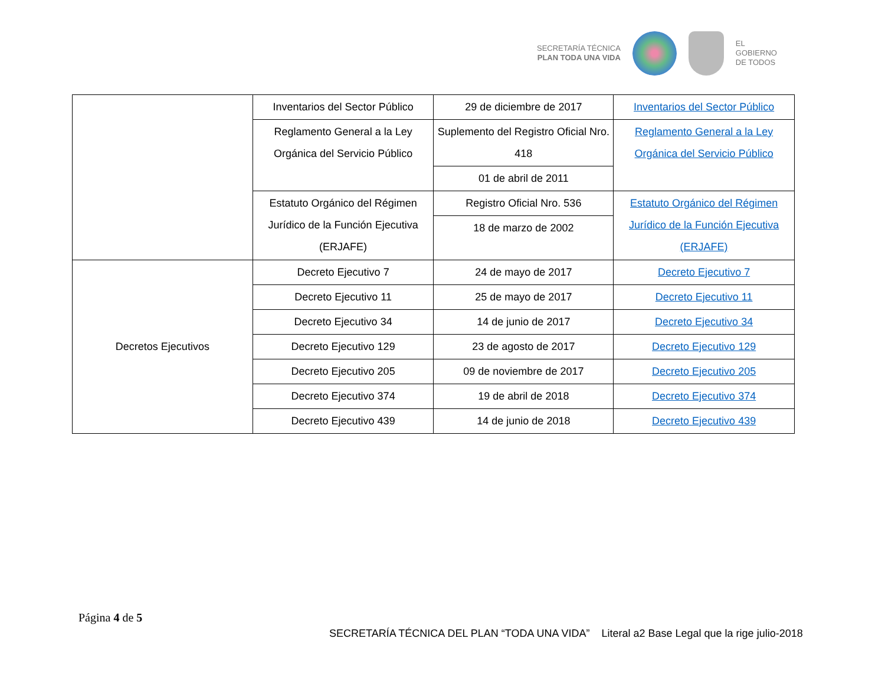SECRETARÍA TÉCNICA
PLAN TODA UNA VIDA
EL
GOBIERNO
DE TODOS
| | Inventarios del Sector Público | 29 de diciembre de 2017 | Inventarios del Sector Público |
| | Reglamento General a la Ley Orgánica del Servicio Público | Suplemento del Registro Oficial Nro. 418 | Reglamento General a la Ley Orgánica del Servicio Público |
| | | 01 de abril de 2011 | |
| | Estatuto Orgánico del Régimen Jurídico de la Función Ejecutiva (ERJAFE) | Registro Oficial Nro. 536 | Estatuto Orgánico del Régimen Jurídico de la Función Ejecutiva (ERJAFE) |
| | | 18 de marzo de 2002 | |
| Decretos Ejecutivos | Decreto Ejecutivo 7 | 24 de mayo de 2017 | Decreto Ejecutivo 7 |
| | Decreto Ejecutivo 11 | 25 de mayo de 2017 | Decreto Ejecutivo 11 |
| | Decreto Ejecutivo 34 | 14 de junio de 2017 | Decreto Ejecutivo 34 |
| | Decreto Ejecutivo 129 | 23 de agosto de 2017 | Decreto Ejecutivo 129 |
| | Decreto Ejecutivo 205 | 09 de noviembre de 2017 | Decreto Ejecutivo 205 |
| | Decreto Ejecutivo 374 | 19 de abril de 2018 | Decreto Ejecutivo 374 |
| | Decreto Ejecutivo 439 | 14 de junio de 2018 | Decreto Ejecutivo 439 |
Página 4 de 5
SECRETARÍA TÉCNICA DEL PLAN “TODA UNA VIDA” Literal a2 Base Legal que la rige julio-2018